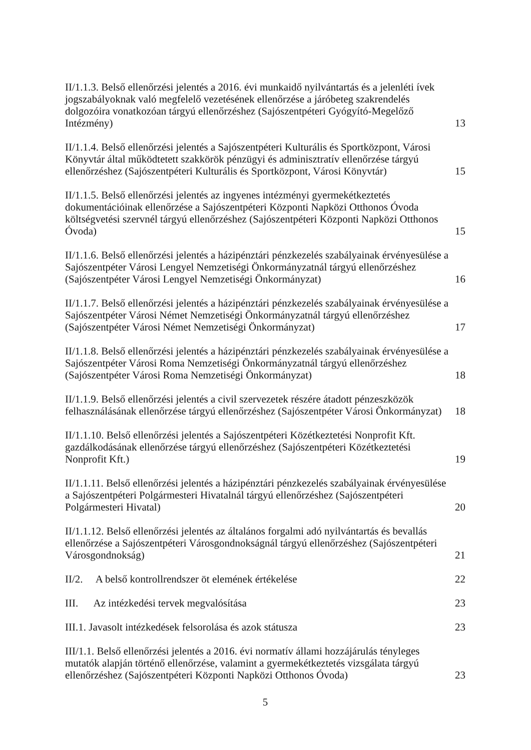II/1.1.3. Belső ellenőrzési jelentés a 2016. évi munkaidő nyilvántartás és a jelenléti ívek jogszabályoknak való megfelelő vezetésének ellenőrzése a járóbeteg szakrendelés dolgozóira vonatkozóan tárgyú ellenőrzéshez (Sajószentpéteri Gyógyító-Megelőző Intézmény)
13
II/1.1.4. Belső ellenőrzési jelentés a Sajószentpéteri Kulturális és Sportközpont, Városi Könyvtár által működtetett szakkörök pénzügyi és adminisztratív ellenőrzése tárgyú ellenőrzéshez (Sajószentpéteri Kulturális és Sportközpont, Városi Könyvtár)
15
II/1.1.5. Belső ellenőrzési jelentés az ingyenes intézményi gyermekétkeztetés dokumentációinak ellenőrzése a Sajószentpéteri Központi Napközi Otthonos Óvoda költségvetési szervnél tárgyú ellenőrzéshez (Sajószentpéteri Központi Napközi Otthonos Óvoda)
15
II/1.1.6. Belső ellenőrzési jelentés a házipénztári pénzkezelés szabályainak érvényesülése a Sajószentpéter Városi Lengyel Nemzetiségi Önkormányzatnál tárgyú ellenőrzéshez (Sajószentpéter Városi Lengyel Nemzetiségi Önkormányzat)
16
II/1.1.7. Belső ellenőrzési jelentés a házipénztári pénzkezelés szabályainak érvényesülése a Sajószentpéter Városi Német Nemzetiségi Önkormányzatnál tárgyú ellenőrzéshez (Sajószentpéter Városi Német Nemzetiségi Önkormányzat)
17
II/1.1.8. Belső ellenőrzési jelentés a házipénztári pénzkezelés szabályainak érvényesülése a Sajószentpéter Városi Roma Nemzetiségi Önkormányzatnál tárgyú ellenőrzéshez (Sajószentpéter Városi Roma Nemzetiségi Önkormányzat)
18
II/1.1.9. Belső ellenőrzési jelentés a civil szervezetek részére átadott pénzeszközök felhasználásának ellenőrzése tárgyú ellenőrzéshez (Sajószentpéter Városi Önkormányzat)
18
II/1.1.10. Belső ellenőrzési jelentés a Sajószentpéteri Közétkeztetési Nonprofit Kft. gazdálkodásának ellenőrzése tárgyú ellenőrzéshez (Sajószentpéteri Közétkeztetési Nonprofit Kft.)
19
II/1.1.11. Belső ellenőrzési jelentés a házipénztári pénzkezelés szabályainak érvényesülése a Sajószentpéteri Polgármesteri Hivatalnál tárgyú ellenőrzéshez (Sajószentpéteri Polgármesteri Hivatal)
20
II/1.1.12. Belső ellenőrzési jelentés az általános forgalmi adó nyilvántartás és bevallás ellenőrzése a Sajószentpéteri Városgondnokságnál tárgyú ellenőrzéshez (Sajószentpéteri Városgondnokság)
21
II/2. A belső kontrollrendszer öt elemének értékelése
22
III. Az intézkedési tervek megvalósítása
23
III.1. Javasolt intézkedések felsorolása és azok státusza
23
III/1.1. Belső ellenőrzési jelentés a 2016. évi normatív állami hozzájárulás tényleges mutatók alapján történő ellenőrzése, valamint a gyermekétkeztetés vizsgálata tárgyú ellenőrzéshez (Sajószentpéteri Központi Napközi Otthonos Óvoda)
23
5